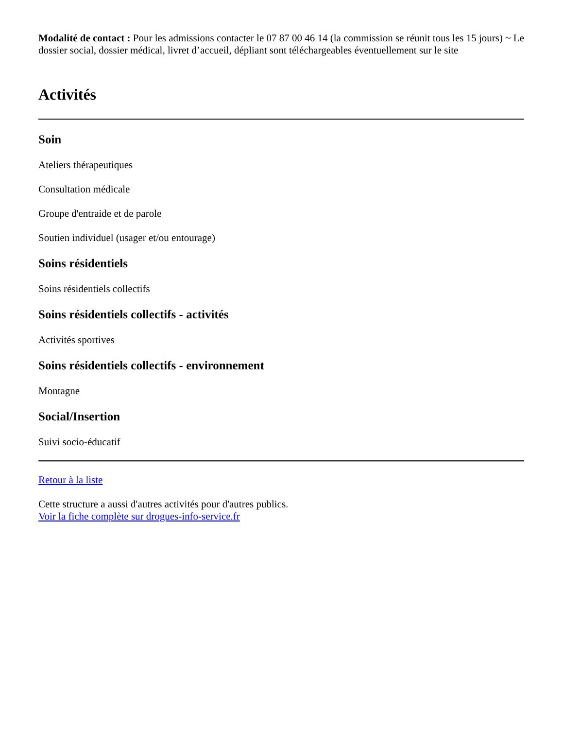Modalité de contact : Pour les admissions contacter le 07 87 00 46 14 (la commission se réunit tous les 15 jours) ~ Le dossier social, dossier médical, livret d’accueil, dépliant sont téléchargeables éventuellement sur le site
Activités
Soin
Ateliers thérapeutiques
Consultation médicale
Groupe d'entraide et de parole
Soutien individuel (usager et/ou entourage)
Soins résidentiels
Soins résidentiels collectifs
Soins résidentiels collectifs - activités
Activités sportives
Soins résidentiels collectifs - environnement
Montagne
Social/Insertion
Suivi socio-éducatif
Retour à la liste
Cette structure a aussi d'autres activités pour d'autres publics.
Voir la fiche complète sur drogues-info-service.fr